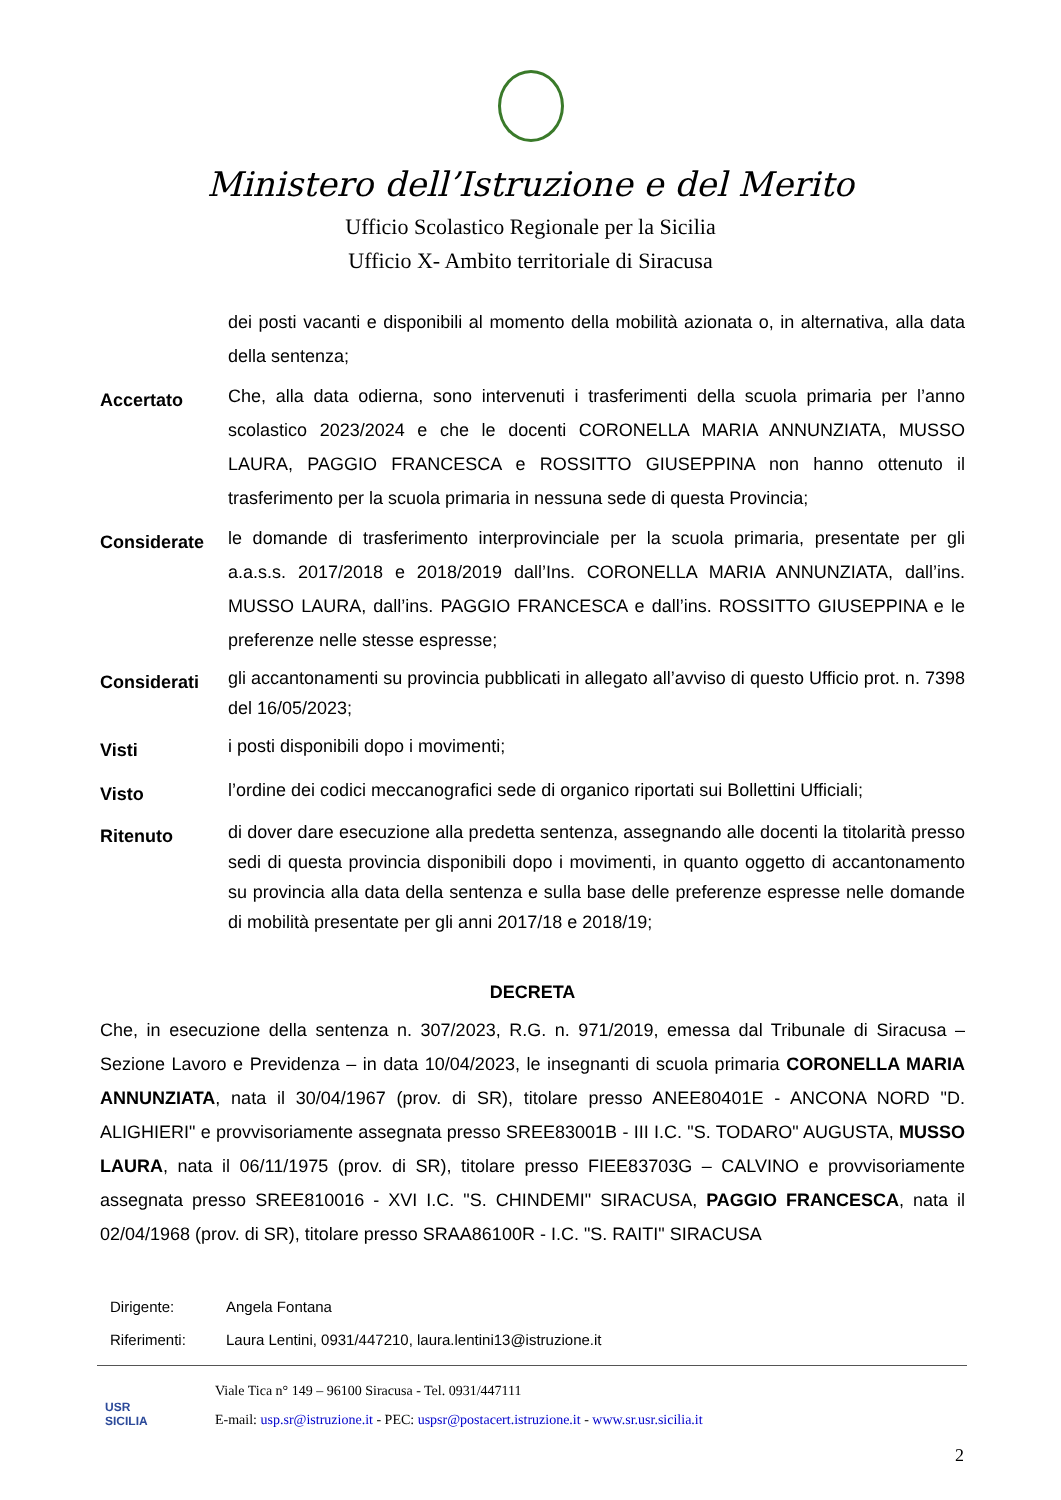Ministero dell’Istruzione e del Merito
Ufficio Scolastico Regionale per la Sicilia
Ufficio X- Ambito territoriale di Siracusa
dei posti vacanti e disponibili al momento della mobilità azionata o, in alternativa, alla data della sentenza;
Accertato
Che, alla data odierna, sono intervenuti i trasferimenti della scuola primaria per l’anno scolastico 2023/2024 e che le docenti CORONELLA MARIA ANNUNZIATA, MUSSO LAURA, PAGGIO FRANCESCA e ROSSITTO GIUSEPPINA non hanno ottenuto il trasferimento per la scuola primaria in nessuna sede di questa Provincia;
Considerate
le domande di trasferimento interprovinciale per la scuola primaria, presentate per gli a.a.s.s. 2017/2018 e 2018/2019 dall’Ins. CORONELLA MARIA ANNUNZIATA, dall’ins. MUSSO LAURA, dall’ins. PAGGIO FRANCESCA e dall’ins. ROSSITTO GIUSEPPINA e le preferenze nelle stesse espresse;
Considerati
gli accantonamenti su provincia pubblicati in allegato all’avviso di questo Ufficio prot. n. 7398 del 16/05/2023;
Visti
i posti disponibili dopo i movimenti;
Visto
l’ordine dei codici meccanografici sede di organico riportati sui Bollettini Ufficiali;
Ritenuto
di dover dare esecuzione alla predetta sentenza, assegnando alle docenti la titolarità presso sedi di questa provincia disponibili dopo i movimenti, in quanto oggetto di accantonamento su provincia alla data della sentenza e sulla base delle preferenze espresse nelle domande di mobilità presentate per gli anni 2017/18 e 2018/19;
DECRETA
Che, in esecuzione della sentenza n. 307/2023, R.G. n. 971/2019, emessa dal Tribunale di Siracusa – Sezione Lavoro e Previdenza – in data 10/04/2023, le insegnanti di scuola primaria CORONELLA MARIA ANNUNZIATA, nata il 30/04/1967 (prov. di SR), titolare presso ANEE80401E - ANCONA NORD "D. ALIGHIERI" e provvisoriamente assegnata presso SREE83001B - III I.C. "S. TODARO" AUGUSTA, MUSSO LAURA, nata il 06/11/1975 (prov. di SR), titolare presso FIEE83703G – CALVINO e provvisoriamente assegnata presso SREE810016 - XVI I.C. "S. CHINDEMI" SIRACUSA, PAGGIO FRANCESCA, nata il 02/04/1968 (prov. di SR), titolare presso SRAA86100R - I.C. "S. RAITI" SIRACUSA
Dirigente: Angela Fontana
Riferimenti: Laura Lentini, 0931/447210, laura.lentini13@istruzione.it
USR
SICILIA
Viale Tica n° 149 – 96100 Siracusa - Tel. 0931/447111
E-mail: usp.sr@istruzione.it - PEC: uspsr@postacert.istruzione.it - www.sr.usr.sicilia.it
2